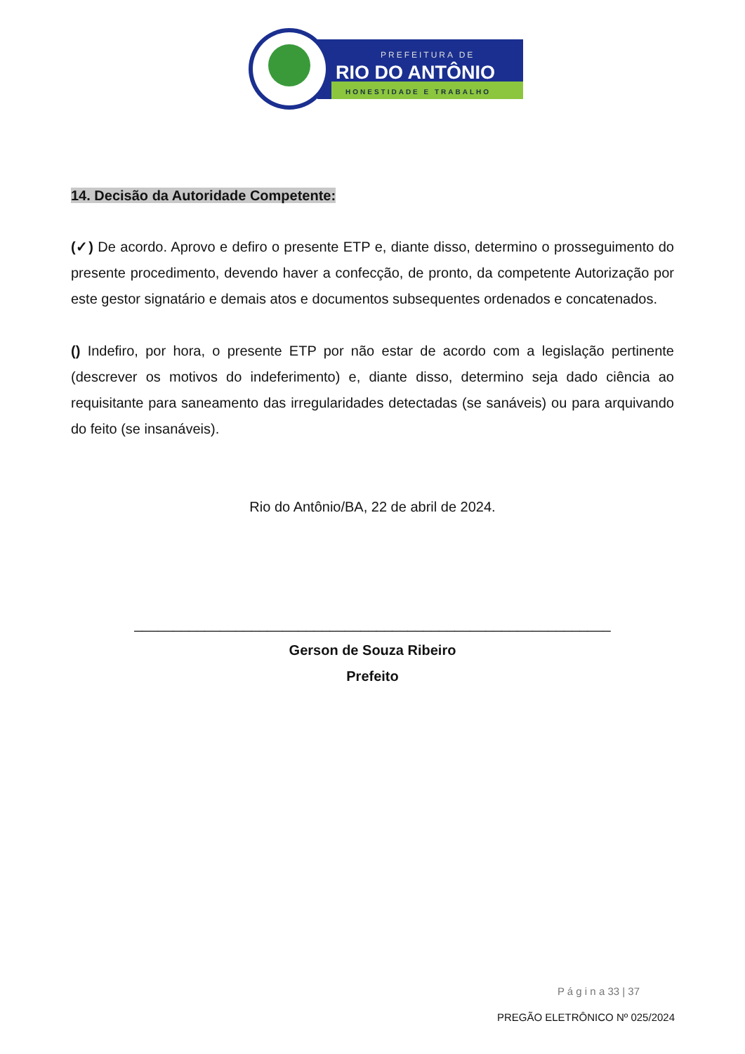PREFEITURA DE
RIO DO ANTÔNIO
HONESTIDADE E TRABALHO
14. Decisão da Autoridade Competente:
(✓) De acordo. Aprovo e defiro o presente ETP e, diante disso, determino o prosseguimento do presente procedimento, devendo haver a confecção, de pronto, da competente Autorização por este gestor signatário e demais atos e documentos subsequentes ordenados e concatenados.
() Indefiro, por hora, o presente ETP por não estar de acordo com a legislação pertinente (descrever os motivos do indeferimento) e, diante disso, determino seja dado ciência ao requisitante para saneamento das irregularidades detectadas (se sanáveis) ou para arquivando do feito (se insanáveis).
Rio do Antônio/BA, 22 de abril de 2024.
_____________________________________________________________
Gerson de Souza Ribeiro
Prefeito
P á g i n a 33 | 37
PREGÃO ELETRÔNICO Nº 025/2024